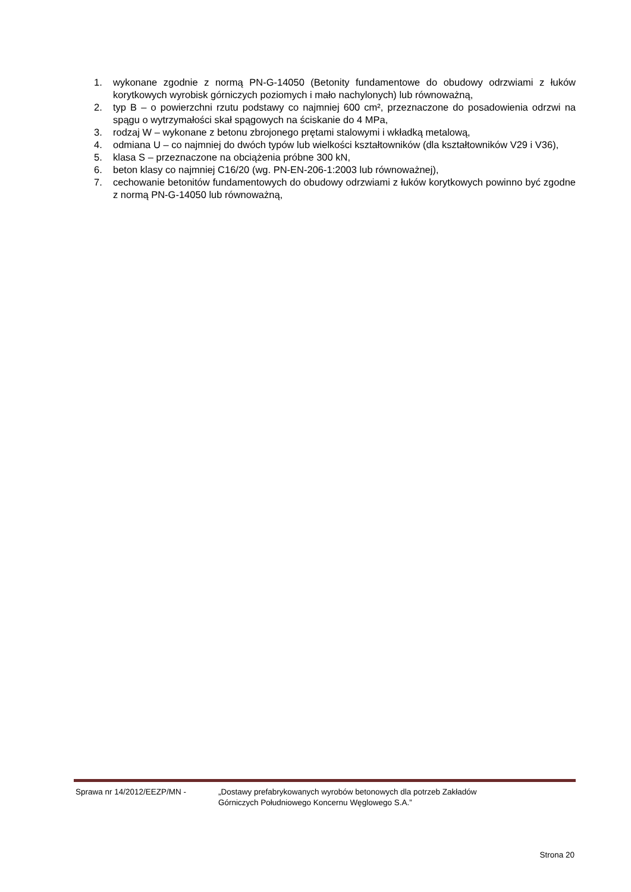1. wykonane zgodnie z normą PN-G-14050 (Betonity fundamentowe do obudowy odrzwiami z łuków korytkowych wyrobisk górniczych poziomych i mało nachylonych) lub równoważną,
2. typ B – o powierzchni rzutu podstawy co najmniej 600 cm², przeznaczone do posadowienia odrzwi na spągu o wytrzymałości skał spągowych na ściskanie do 4 MPa,
3. rodzaj W – wykonane z betonu zbrojonego prętami stalowymi i wkładką metalową,
4. odmiana U – co najmniej do dwóch typów lub wielkości kształtowników (dla kształtowników V29 i V36),
5. klasa S – przeznaczone na obciążenia próbne 300 kN,
6. beton klasy co najmniej C16/20 (wg. PN-EN-206-1:2003 lub równoważnej),
7. cechowanie betonitów fundamentowych do obudowy odrzwiami z łuków korytkowych powinno być zgodne z normą PN-G-14050 lub równoważną,
Sprawa nr 14/2012/EEZP/MN - „Dostawy prefabrykowanych wyrobów betonowych dla potrzeb Zakładów
Górniczych Południowego Koncernu Węglowego S.A.”
Strona 20